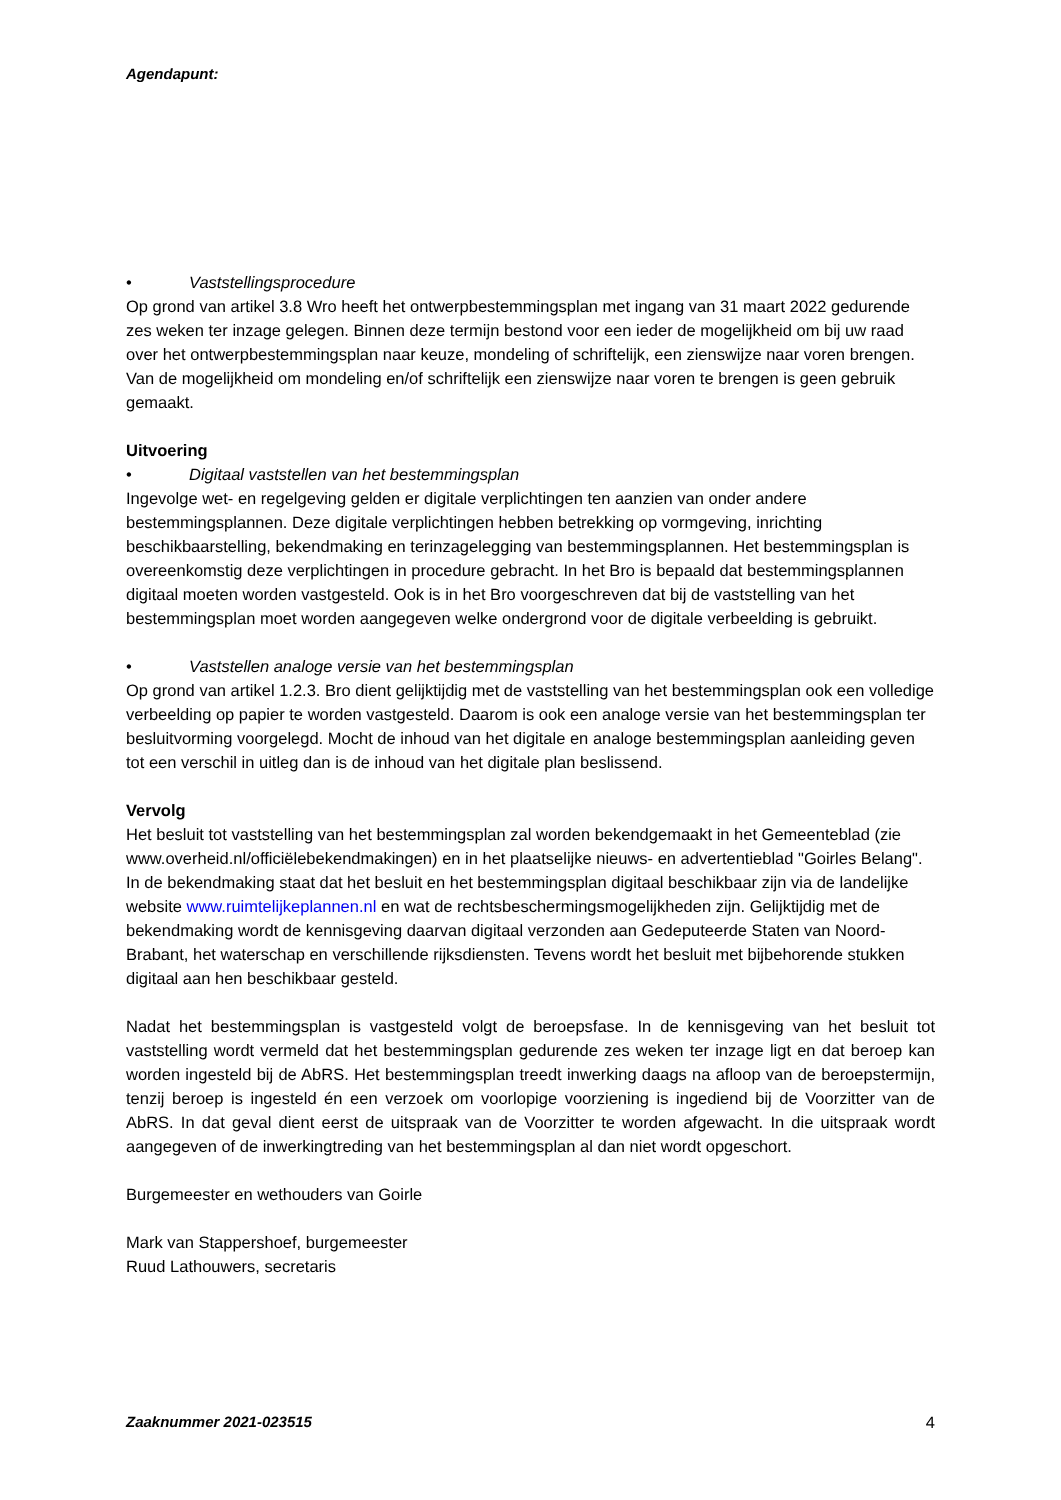Agendapunt:
• Vaststellingsprocedure
Op grond van artikel 3.8 Wro heeft het ontwerpbestemmingsplan met ingang van 31 maart 2022 gedurende zes weken ter inzage gelegen. Binnen deze termijn bestond voor een ieder de mogelijkheid om bij uw raad over het ontwerpbestemmingsplan naar keuze, mondeling of schriftelijk, een zienswijze naar voren brengen. Van de mogelijkheid om mondeling en/of schriftelijk een zienswijze naar voren te brengen is geen gebruik gemaakt.
Uitvoering
• Digitaal vaststellen van het bestemmingsplan
Ingevolge wet- en regelgeving gelden er digitale verplichtingen ten aanzien van onder andere bestemmingsplannen. Deze digitale verplichtingen hebben betrekking op vormgeving, inrichting beschikbaarstelling, bekendmaking en terinzagelegging van bestemmingsplannen. Het bestemmingsplan is overeenkomstig deze verplichtingen in procedure gebracht. In het Bro is bepaald dat bestemmingsplannen digitaal moeten worden vastgesteld. Ook is in het Bro voorgeschreven dat bij de vaststelling van het bestemmingsplan moet worden aangegeven welke ondergrond voor de digitale verbeelding is gebruikt.
• Vaststellen analoge versie van het bestemmingsplan
Op grond van artikel 1.2.3. Bro dient gelijktijdig met de vaststelling van het bestemmingsplan ook een volledige verbeelding op papier te worden vastgesteld. Daarom is ook een analoge versie van het bestemmingsplan ter besluitvorming voorgelegd. Mocht de inhoud van het digitale en analoge bestemmingsplan aanleiding geven tot een verschil in uitleg dan is de inhoud van het digitale plan beslissend.
Vervolg
Het besluit tot vaststelling van het bestemmingsplan zal worden bekendgemaakt in het Gemeenteblad (zie www.overheid.nl/officiëlebekendmakingen) en in het plaatselijke nieuws- en advertentieblad "Goirles Belang". In de bekendmaking staat dat het besluit en het bestemmingsplan digitaal beschikbaar zijn via de landelijke website www.ruimtelijkeplannen.nl en wat de rechtsbeschermingsmogelijkheden zijn. Gelijktijdig met de bekendmaking wordt de kennisgeving daarvan digitaal verzonden aan Gedeputeerde Staten van Noord-Brabant, het waterschap en verschillende rijksdiensten. Tevens wordt het besluit met bijbehorende stukken digitaal aan hen beschikbaar gesteld.
Nadat het bestemmingsplan is vastgesteld volgt de beroepsfase. In de kennisgeving van het besluit tot vaststelling wordt vermeld dat het bestemmingsplan gedurende zes weken ter inzage ligt en dat beroep kan worden ingesteld bij de AbRS. Het bestemmingsplan treedt inwerking daags na afloop van de beroepstermijn, tenzij beroep is ingesteld én een verzoek om voorlopige voorziening is ingediend bij de Voorzitter van de AbRS. In dat geval dient eerst de uitspraak van de Voorzitter te worden afgewacht. In die uitspraak wordt aangegeven of de inwerkingtreding van het bestemmingsplan al dan niet wordt opgeschort.
Burgemeester en wethouders van Goirle
Mark van Stappershoef, burgemeester
Ruud Lathouwers, secretaris
Zaaknummer 2021-023515 4